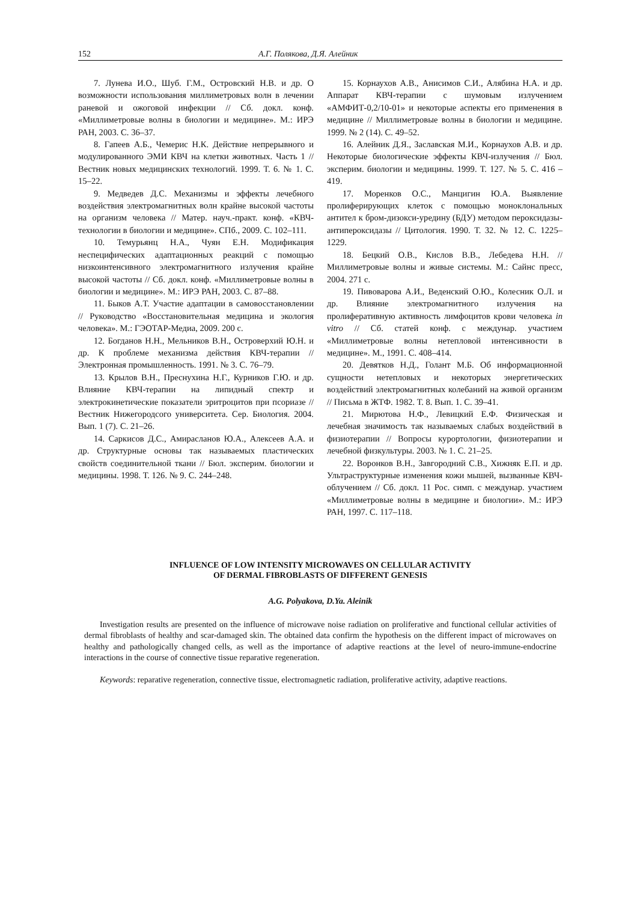152 А.Г. Полякова, Д.Я. Алейник
7. Лунева И.О., Шуб. Г.М., Островский Н.В. и др. О возможности использования миллиметровых волн в лечении раневой и ожоговой инфекции // Сб. докл. конф. «Миллиметровые волны в биологии и медицине». М.: ИРЭ РАН, 2003. С. 36–37.
8. Гапеев А.Б., Чемерис Н.К. Действие непрерывного и модулированного ЭМИ КВЧ на клетки животных. Часть 1 // Вестник новых медицинских технологий. 1999. Т. 6. № 1. С. 15–22.
9. Медведев Д.С. Механизмы и эффекты лечебного воздействия электромагнитных волн крайне высокой частоты на организм человека // Матер. науч.-практ. конф. «КВЧ-технологии в биологии и медицине». СПб., 2009. С. 102–111.
10. Темурьянц Н.А., Чуян Е.Н. Модификация неспецифических адаптационных реакций с помощью низкоинтенсивного электромагнитного излучения крайне высокой частоты // Сб. докл. конф. «Миллиметровые волны в биологии и медицине». М.: ИРЭ РАН, 2003. С. 87–88.
11. Быков А.Т. Участие адаптации в самовосстановлении // Руководство «Восстановительная медицина и экология человека». М.: ГЭОТАР-Медиа, 2009. 200 с.
12. Богданов Н.Н., Мельников В.Н., Островерхий Ю.Н. и др. К проблеме механизма действия КВЧ-терапии // Электронная промышленность. 1991. № 3. С. 76–79.
13. Крылов В.Н., Преснухина Н.Г., Курников Г.Ю. и др. Влияние КВЧ-терапии на липидный спектр и электрокинетические показатели эритроцитов при псориазе // Вестник Нижегородсого университета. Сер. Биология. 2004. Вып. 1 (7). С. 21–26.
14. Саркисов Д.С., Амирасланов Ю.А., Алексеев А.А. и др. Структурные основы так называемых пластических свойств соединительной ткани // Бюл. эксперим. биологии и медицины. 1998. Т. 126. № 9. С. 244–248.
15. Корнаухов А.В., Анисимов С.И., Алябина Н.А. и др. Аппарат КВЧ-терапии с шумовым излучением «АМФИТ-0,2/10-01» и некоторые аспекты его применения в медицине // Миллиметровые волны в биологии и медицине. 1999. № 2 (14). С. 49–52.
16. Алейник Д.Я., Заславская М.И., Корнаухов А.В. и др. Некоторые биологические эффекты КВЧ-излучения // Бюл. эксперим. биологии и медицины. 1999. Т. 127. № 5. С. 416 – 419.
17. Моренков О.С., Манцигин Ю.А. Выявление пролиферирующих клеток с помощью моноклональных антител к бром-дизокси-уредину (БДУ) методом пероксидазы-антипероксидазы // Цитология. 1990. Т. 32. № 12. С. 1225–1229.
18. Бецкий О.В., Кислов В.В., Лебедева Н.Н. // Миллиметровые волны и живые системы. М.: Сайнс пресс, 2004. 271 с.
19. Пивоварова А.И., Веденский О.Ю., Колесник О.Л. и др. Влияние электромагнитного излучения на пролиферативную активность лимфоцитов крови человека in vitro // Сб. статей конф. с междунар. участием «Миллиметровые волны нетепловой интенсивности в медицине». М., 1991. С. 408–414.
20. Девятков Н.Д., Голант М.Б. Об информационной сущности нетепловых и некоторых энергетических воздействий электромагнитных колебаний на живой организм // Письма в ЖТФ. 1982. Т. 8. Вып. 1. С. 39–41.
21. Мирютова Н.Ф., Левицкий Е.Ф. Физическая и лечебная значимость так называемых слабых воздействий в физиотерапии // Вопросы курортологии, физиотерапии и лечебной физкультуры. 2003. № 1. С. 21–25.
22. Воронков В.Н., Завгородний С.В., Хижняк Е.П. и др. Ультраструктурные изменения кожи мышей, вызванные КВЧ-облучением // Сб. докл. 11 Рос. симп. с междунар. участием «Миллиметровые волны в медицине и биологии». М.: ИРЭ РАН, 1997. С. 117–118.
INFLUENCE OF LOW INTENSITY MICROWAVES ON CELLULAR ACTIVITY
OF DERMAL FIBROBLASTS OF DIFFERENT GENESIS
A.G. Polyakova, D.Ya. Aleinik
Investigation results are presented on the influence of microwave noise radiation on proliferative and functional cellular activities of dermal fibroblasts of healthy and scar-damaged skin. The obtained data confirm the hypothesis on the different impact of microwaves on healthy and pathologically changed cells, as well as the importance of adaptive reactions at the level of neuro-immune-endocrine interactions in the course of connective tissue reparative regeneration.
Keywords: reparative regeneration, connective tissue, electromagnetic radiation, proliferative activity, adaptive reactions.